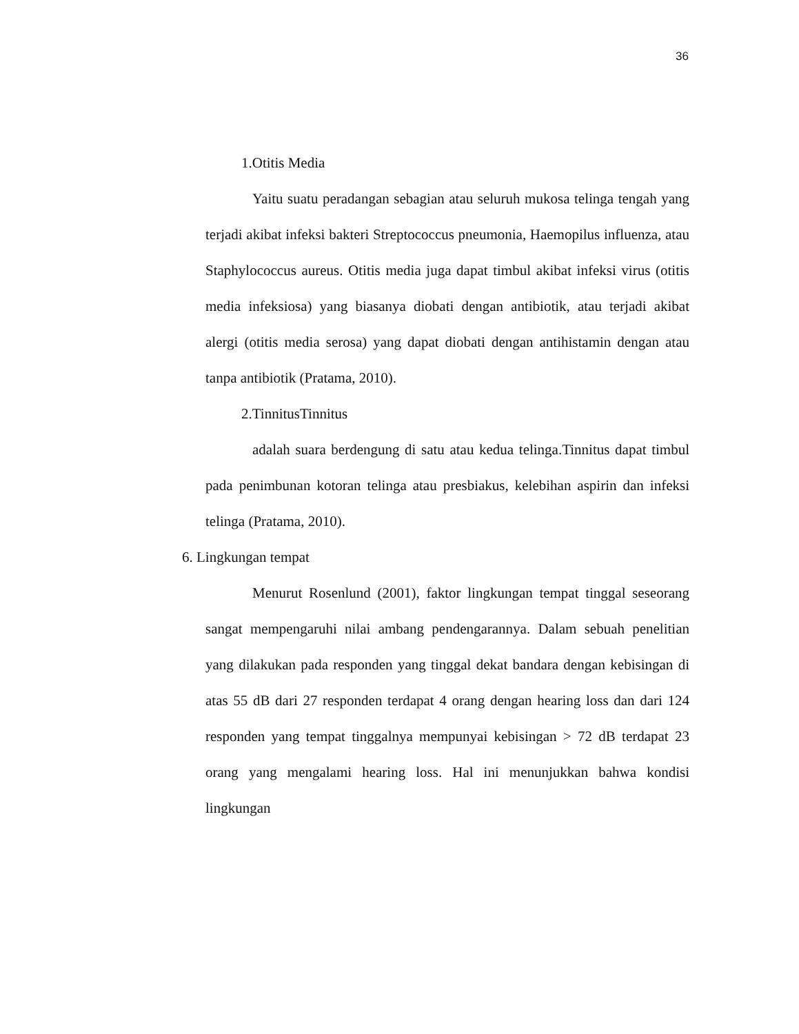36
1.Otitis Media
Yaitu suatu peradangan sebagian atau seluruh mukosa telinga tengah yang terjadi akibat infeksi bakteri Streptococcus pneumonia, Haemopilus influenza, atau Staphylococcus aureus. Otitis media juga dapat timbul akibat infeksi virus (otitis media infeksiosa) yang biasanya diobati dengan antibiotik, atau terjadi akibat alergi (otitis media serosa) yang dapat diobati dengan antihistamin dengan atau tanpa antibiotik (Pratama, 2010).
2.TinnitusTinnitus
adalah suara berdengung di satu atau kedua telinga.Tinnitus dapat timbul pada penimbunan kotoran telinga atau presbiakus, kelebihan aspirin dan infeksi telinga (Pratama, 2010).
6. Lingkungan tempat
Menurut Rosenlund (2001), faktor lingkungan tempat tinggal seseorang sangat mempengaruhi nilai ambang pendengarannya. Dalam sebuah penelitian yang dilakukan pada responden yang tinggal dekat bandara dengan kebisingan di atas 55 dB dari 27 responden terdapat 4 orang dengan hearing loss dan dari 124 responden yang tempat tinggalnya mempunyai kebisingan > 72 dB terdapat 23 orang yang mengalami hearing loss. Hal ini menunjukkan bahwa kondisi lingkungan